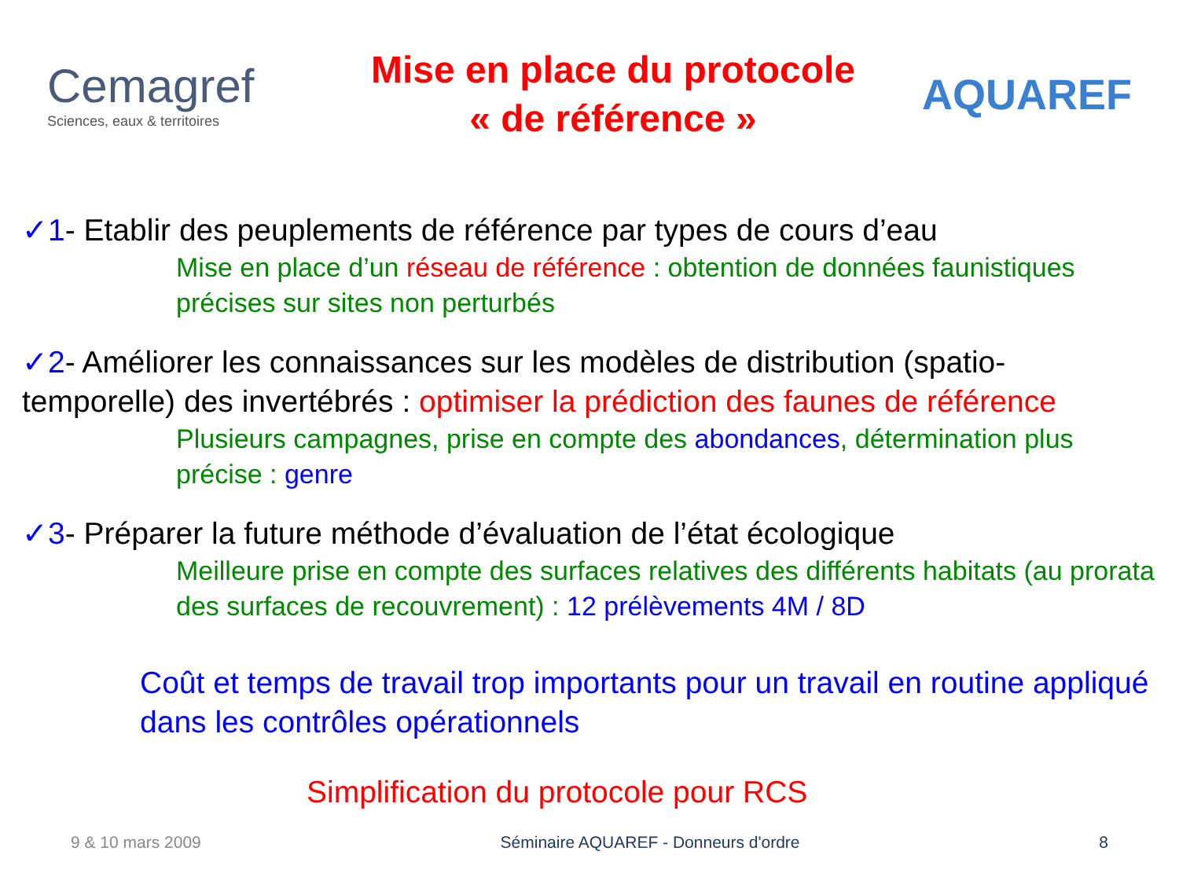Cemagref
Sciences, eaux & territoires
Mise en place du protocole
« de référence »
AQUAREF
✓1- Etablir des peuplements de référence par types de cours d’eau
Mise en place d’un réseau de référence : obtention de données faunistiques précises sur sites non perturbés
✓2- Améliorer les connaissances sur les modèles de distribution (spatio-temporelle) des invertébrés : optimiser la prédiction des faunes de référence
Plusieurs campagnes, prise en compte des abondances, détermination plus précise : genre
✓3- Préparer la future méthode d’évaluation de l’état écologique
Meilleure prise en compte des surfaces relatives des différents habitats (au prorata des surfaces de recouvrement) : 12 prélèvements 4M / 8D
Coût et temps de travail trop importants pour un travail en routine appliqué dans les contrôles opérationnels
Simplification du protocole pour RCS
9 & 10 mars 2009 Séminaire AQUAREF - Donneurs d'ordre 8